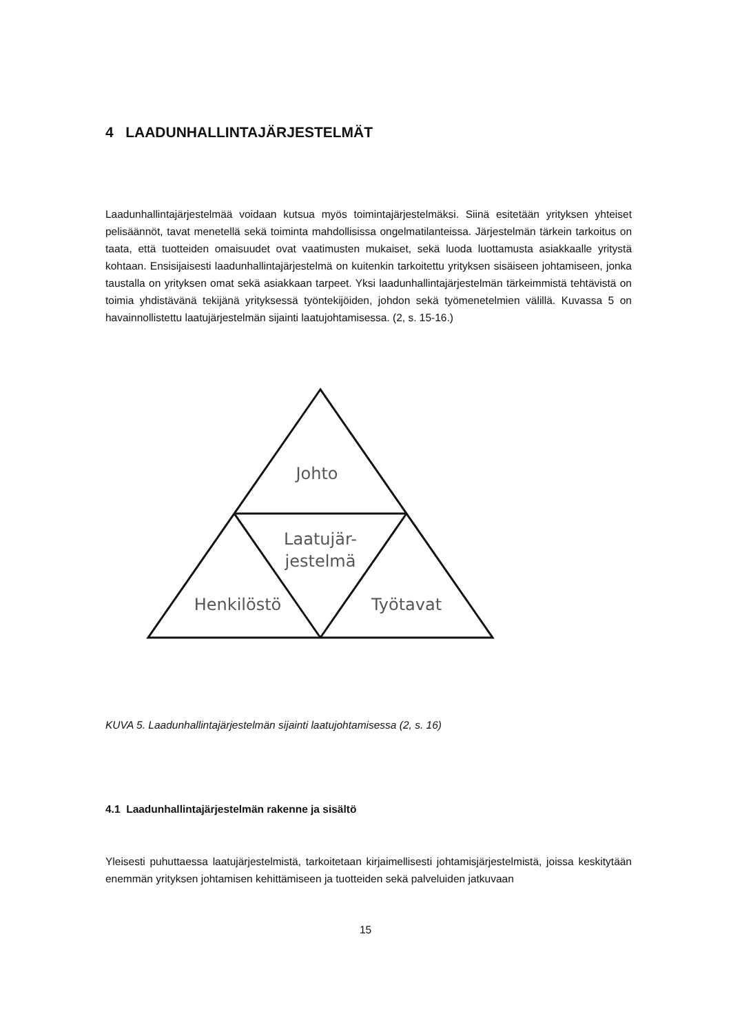4 LAADUNHALLINTAJÄRJESTELMÄT
Laadunhallintajärjestelmää voidaan kutsua myös toimintajärjestelmäksi. Siinä esitetään yrityksen yhteiset pelisäännöt, tavat menetellä sekä toiminta mahdollisissa ongelmatilanteissa. Järjestelmän tärkein tarkoitus on taata, että tuotteiden omaisuudet ovat vaatimusten mukaiset, sekä luoda luottamusta asiakkaalle yritystä kohtaan. Ensisijaisesti laadunhallintajärjestelmä on kuitenkin tarkoitettu yrityksen sisäiseen johtamiseen, jonka taustalla on yrityksen omat sekä asiakkaan tarpeet. Yksi laadunhallintajärjestelmän tärkeimmistä tehtävistä on toimia yhdistävänä tekijänä yrityksessä työntekijöiden, johdon sekä työmenetelmien välillä. Kuvassa 5 on havainnollistettu laatujärjestelmän sijainti laatujohtamisessa. (2, s. 15-16.)
Johto
Laatujär-
jestelmä
Henkilöstö
Työtavat
KUVA 5. Laadunhallintajärjestelmän sijainti laatujohtamisessa (2, s. 16)
4.1 Laadunhallintajärjestelmän rakenne ja sisältö
Yleisesti puhuttaessa laatujärjestelmistä, tarkoitetaan kirjaimellisesti johtamisjärjestelmistä, joissa keskitytään enemmän yrityksen johtamisen kehittämiseen ja tuotteiden sekä palveluiden jatkuvaan
15